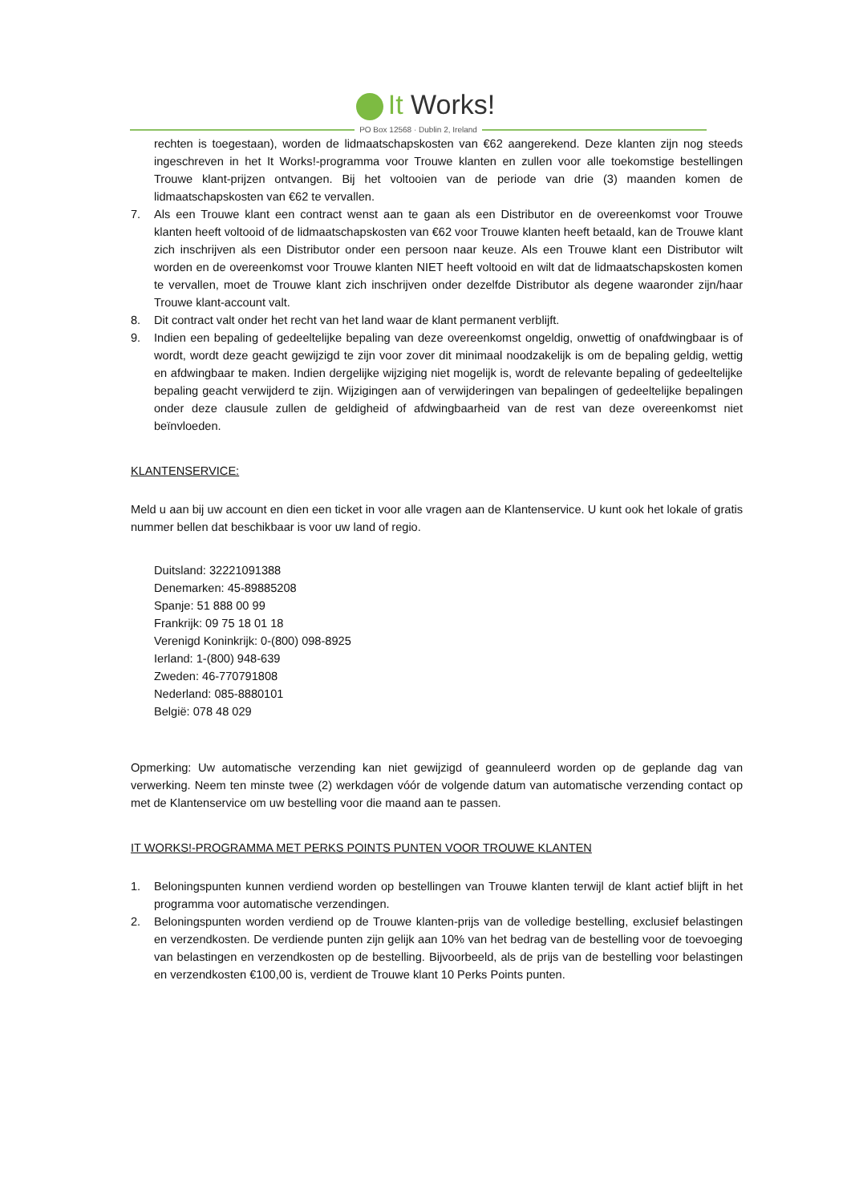It Works!
PO Box 12568 · Dublin 2, Ireland
rechten is toegestaan), worden de lidmaatschapskosten van €62 aangerekend. Deze klanten zijn nog steeds ingeschreven in het It Works!-programma voor Trouwe klanten en zullen voor alle toekomstige bestellingen Trouwe klant-prijzen ontvangen. Bij het voltooien van de periode van drie (3) maanden komen de lidmaatschapskosten van €62 te vervallen.
7. Als een Trouwe klant een contract wenst aan te gaan als een Distributor en de overeenkomst voor Trouwe klanten heeft voltooid of de lidmaatschapskosten van €62 voor Trouwe klanten heeft betaald, kan de Trouwe klant zich inschrijven als een Distributor onder een persoon naar keuze. Als een Trouwe klant een Distributor wilt worden en de overeenkomst voor Trouwe klanten NIET heeft voltooid en wilt dat de lidmaatschapskosten komen te vervallen, moet de Trouwe klant zich inschrijven onder dezelfde Distributor als degene waaronder zijn/haar Trouwe klant-account valt.
8. Dit contract valt onder het recht van het land waar de klant permanent verblijft.
9. Indien een bepaling of gedeeltelijke bepaling van deze overeenkomst ongeldig, onwettig of onafdwingbaar is of wordt, wordt deze geacht gewijzigd te zijn voor zover dit minimaal noodzakelijk is om de bepaling geldig, wettig en afdwingbaar te maken. Indien dergelijke wijziging niet mogelijk is, wordt de relevante bepaling of gedeeltelijke bepaling geacht verwijderd te zijn. Wijzigingen aan of verwijderingen van bepalingen of gedeeltelijke bepalingen onder deze clausule zullen de geldigheid of afdwingbaarheid van de rest van deze overeenkomst niet beïnvloeden.
KLANTENSERVICE:
Meld u aan bij uw account en dien een ticket in voor alle vragen aan de Klantenservice. U kunt ook het lokale of gratis nummer bellen dat beschikbaar is voor uw land of regio.
Duitsland: 32221091388
Denemarken: 45-89885208
Spanje: 51 888 00 99
Frankrijk: 09 75 18 01 18
Verenigd Koninkrijk: 0-(800) 098-8925
Ierland: 1-(800) 948-639
Zweden: 46-770791808
Nederland: 085-8880101
België: 078 48 029
Opmerking: Uw automatische verzending kan niet gewijzigd of geannuleerd worden op de geplande dag van verwerking. Neem ten minste twee (2) werkdagen vóór de volgende datum van automatische verzending contact op met de Klantenservice om uw bestelling voor die maand aan te passen.
IT WORKS!-PROGRAMMA MET PERKS POINTS PUNTEN VOOR TROUWE KLANTEN
1. Beloningspunten kunnen verdiend worden op bestellingen van Trouwe klanten terwijl de klant actief blijft in het programma voor automatische verzendingen.
2. Beloningspunten worden verdiend op de Trouwe klanten-prijs van de volledige bestelling, exclusief belastingen en verzendkosten. De verdiende punten zijn gelijk aan 10% van het bedrag van de bestelling voor de toevoeging van belastingen en verzendkosten op de bestelling. Bijvoorbeeld, als de prijs van de bestelling voor belastingen en verzendkosten €100,00 is, verdient de Trouwe klant 10 Perks Points punten.